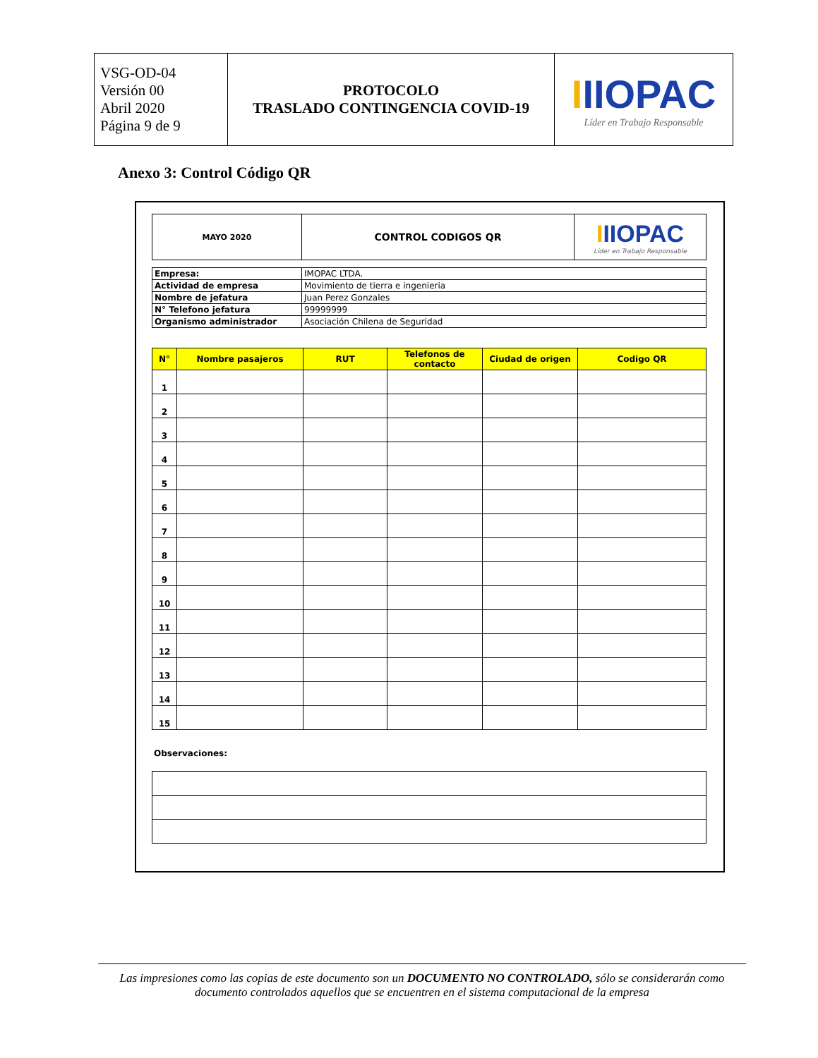| VSG-OD-04 Versión 00 Abril 2020 Página 9 de 9 | PROTOCOLO TRASLADO CONTINGENCIA COVID-19 | I IIOPAC Líder en Trabajo Responsable |
Anexo 3: Control Código QR
| MAYO 2020 | CONTROL CODIGOS QR | I IIOPAC Líder en Trabajo Responsable |
| Empresa: | IMOPAC LTDA. |
| Actividad de empresa | Movimiento de tierra e ingenieria |
| Nombre de jefatura | Juan Perez Gonzales |
| N° Telefono jefatura | 99999999 |
| Organismo administrador | Asociación Chilena de Seguridad |
| N° | Nombre pasajeros | RUT | Telefonos de contacto | Ciudad de origen | Codigo QR |
| --- | --- | --- | --- | --- | --- |
| 1 | | | | | |
| 2 | | | | | |
| 3 | | | | | |
| 4 | | | | | |
| 5 | | | | | |
| 6 | | | | | |
| 7 | | | | | |
| 8 | | | | | |
| 9 | | | | | |
| 10 | | | | | |
| 11 | | | | | |
| 12 | | | | | |
| 13 | | | | | |
| 14 | | | | | |
| 15 | | | | | |
Observaciones:
Las impresiones como las copias de este documento son un DOCUMENTO NO CONTROLADO, sólo se considerarán como documento controlados aquellos que se encuentren en el sistema computacional de la empresa